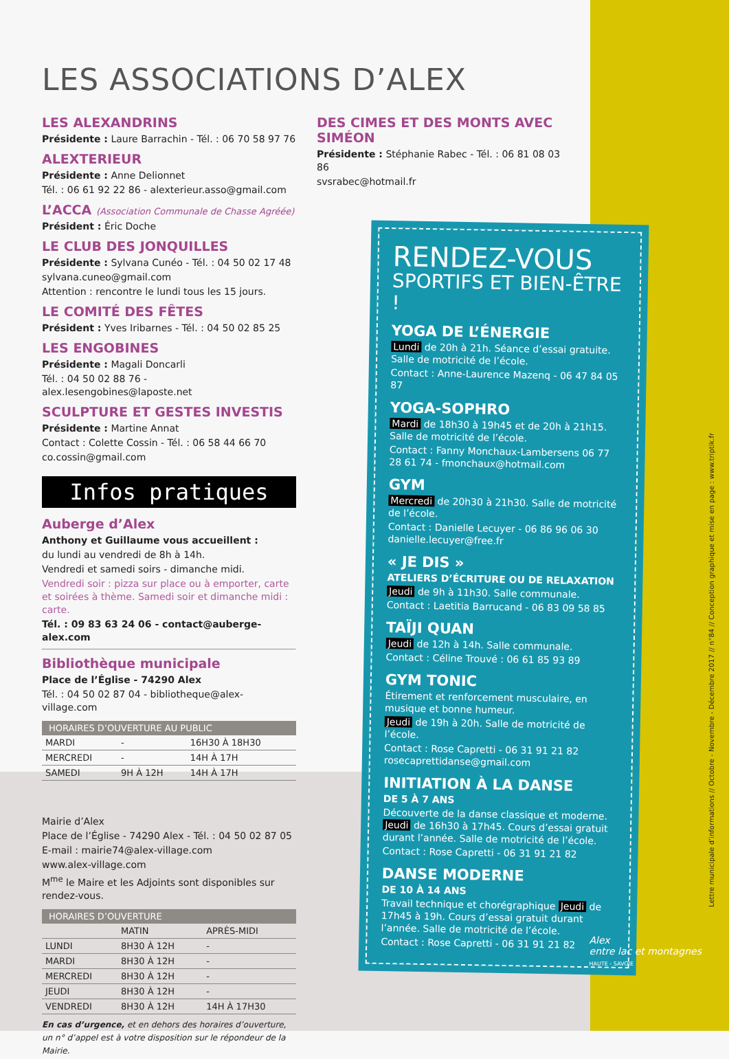LES ASSOCIATIONS D’ALEX
LES ALEXANDRINS
Présidente : Laure Barrachin - Tél. : 06 70 58 97 76
ALEXTERIEUR
Présidente : Anne Delionnet
Tél. : 06 61 92 22 86 - alexterieur.asso@gmail.com
L’ACCA (Association Communale de Chasse Agréée)
Président : Éric Doche
LE CLUB DES JONQUILLES
Présidente : Sylvana Cunéo - Tél. : 04 50 02 17 48
sylvana.cuneo@gmail.com
Attention : rencontre le lundi tous les 15 jours.
LE COMITÉ DES FÊTES
Président : Yves Iribarnes - Tél. : 04 50 02 85 25
LES ENGOBINES
Présidente : Magali Doncarli
Tél. : 04 50 02 88 76 - alex.lesengobines@laposte.net
SCULPTURE ET GESTES INVESTIS
Présidente : Martine Annat
Contact : Colette Cossin - Tél. : 06 58 44 66 70
co.cossin@gmail.com
Infos pratiques
Auberge d’Alex
Anthony et Guillaume vous accueillent :
du lundi au vendredi de 8h à 14h.
Vendredi et samedi soirs - dimanche midi.
Vendredi soir : pizza sur place ou à emporter, carte et soirées à thème. Samedi soir et dimanche midi : carte.
Tél. : 09 83 63 24 06 - contact@auberge-alex.com
Bibliothèque municipale
Place de l’Église - 74290 Alex
Tél. : 04 50 02 87 04 - bibliotheque@alex-village.com
| HORAIRES D’OUVERTURE AU PUBLIC | | |
| --- | --- | --- |
| MARDI | - | 16H30 À 18H30 |
| MERCREDI | - | 14H À 17H |
| SAMEDI | 9H À 12H | 14H À 17H |
Mairie d’Alex
Place de l’Église - 74290 Alex - Tél. : 04 50 02 87 05
E-mail : mairie74@alex-village.com
www.alex-village.com
M<sup>me</sup> le Maire et les Adjoints sont disponibles sur rendez-vous.
| HORAIRES D’OUVERTURE | | |
| --- | --- | --- |
| | MATIN | APRÈS-MIDI |
| LUNDI | 8H30 À 12H | - |
| MARDI | 8H30 À 12H | - |
| MERCREDI | 8H30 À 12H | - |
| JEUDI | 8H30 À 12H | - |
| VENDREDI | 8H30 À 12H | 14H À 17H30 |
En cas d’urgence, et en dehors des horaires d’ouverture, un n° d’appel est à votre disposition sur le répondeur de la Mairie.
DES CIMES ET DES MONTS AVEC SIMÉON
Présidente : Stéphanie Rabec - Tél. : 06 81 08 03 86
svsrabec@hotmail.fr
RENDEZ-VOUS
SPORTIFS ET BIEN-ÊTRE !
YOGA DE L’ÉNERGIE
Lundi de 20h à 21h. Séance d’essai gratuite. Salle de motricité de l’école.
Contact : Anne-Laurence Mazenq - 06 47 84 05 87
YOGA-SOPHRO
Mardi de 18h30 à 19h45 et de 20h à 21h15. Salle de motricité de l’école.
Contact : Fanny Monchaux-Lambersens 06 77 28 61 74 - fmonchaux@hotmail.com
GYM
Mercredi de 20h30 à 21h30. Salle de motricité de l’école.
Contact : Danielle Lecuyer - 06 86 96 06 30 danielle.lecuyer@free.fr
« JE DIS »
ATELIERS D’ÉCRITURE OU DE RELAXATION
Jeudi de 9h à 11h30. Salle communale.
Contact : Laetitia Barrucand - 06 83 09 58 85
TAÏJI QUAN
Jeudi de 12h à 14h. Salle communale.
Contact : Céline Trouvé : 06 61 85 93 89
GYM TONIC
Étirement et renforcement musculaire, en musique et bonne humeur.
Jeudi de 19h à 20h. Salle de motricité de l’école.
Contact : Rose Capretti - 06 31 91 21 82 rosecaprettidanse@gmail.com
INITIATION À LA DANSE
DE 5 À 7 ANS
Découverte de la danse classique et moderne. Jeudi de 16h30 à 17h45. Cours d’essai gratuit durant l’année. Salle de motricité de l’école.
Contact : Rose Capretti - 06 31 91 21 82
DANSE MODERNE
DE 10 À 14 ANS
Travail technique et chorégraphique Jeudi de 17h45 à 19h. Cours d’essai gratuit durant l’année. Salle de motricité de l’école.
Contact : Rose Capretti - 06 31 91 21 82
Lettre municipale d’informations // Octobre - Novembre - Décembre 2017 // n°84 // Conception graphique et mise en page : www.triptik.fr
Alex
entre lac et montagnes
HAUTE - SAVOIE